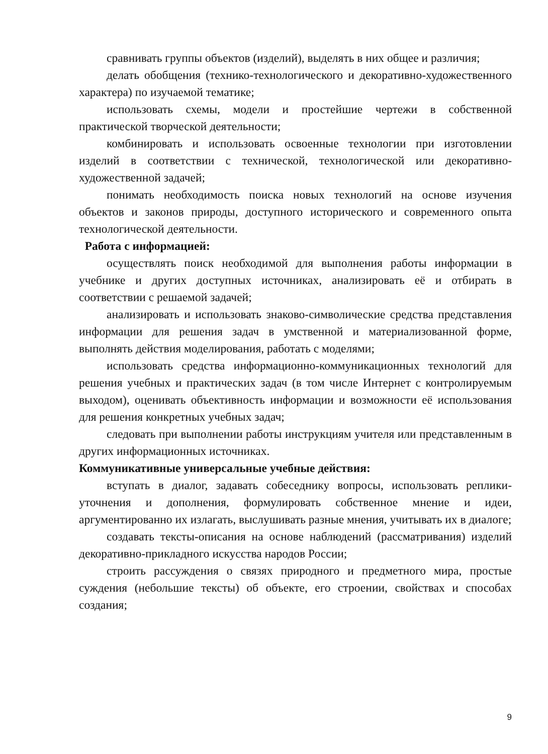сравнивать группы объектов (изделий), выделять в них общее и различия;
делать обобщения (технико-технологического и декоративно-художественного характера) по изучаемой тематике;
использовать схемы, модели и простейшие чертежи в собственной практической творческой деятельности;
комбинировать и использовать освоенные технологии при изготовлении изделий в соответствии с технической, технологической или декоративно-художественной задачей;
понимать необходимость поиска новых технологий на основе изучения объектов и законов природы, доступного исторического и современного опыта технологической деятельности.
Работа с информацией:
осуществлять поиск необходимой для выполнения работы информации в учебнике и других доступных источниках, анализировать её и отбирать в соответствии с решаемой задачей;
анализировать и использовать знаково-символические средства представления информации для решения задач в умственной и материализованной форме, выполнять действия моделирования, работать с моделями;
использовать средства информационно-коммуникационных технологий для решения учебных и практических задач (в том числе Интернет с контролируемым выходом), оценивать объективность информации и возможности её использования для решения конкретных учебных задач;
следовать при выполнении работы инструкциям учителя или представленным в других информационных источниках.
Коммуникативные универсальные учебные действия:
вступать в диалог, задавать собеседнику вопросы, использовать реплики-уточнения и дополнения, формулировать собственное мнение и идеи, аргументированно их излагать, выслушивать разные мнения, учитывать их в диалоге;
создавать тексты-описания на основе наблюдений (рассматривания) изделий декоративно-прикладного искусства народов России;
строить рассуждения о связях природного и предметного мира, простые суждения (небольшие тексты) об объекте, его строении, свойствах и способах создания;
9